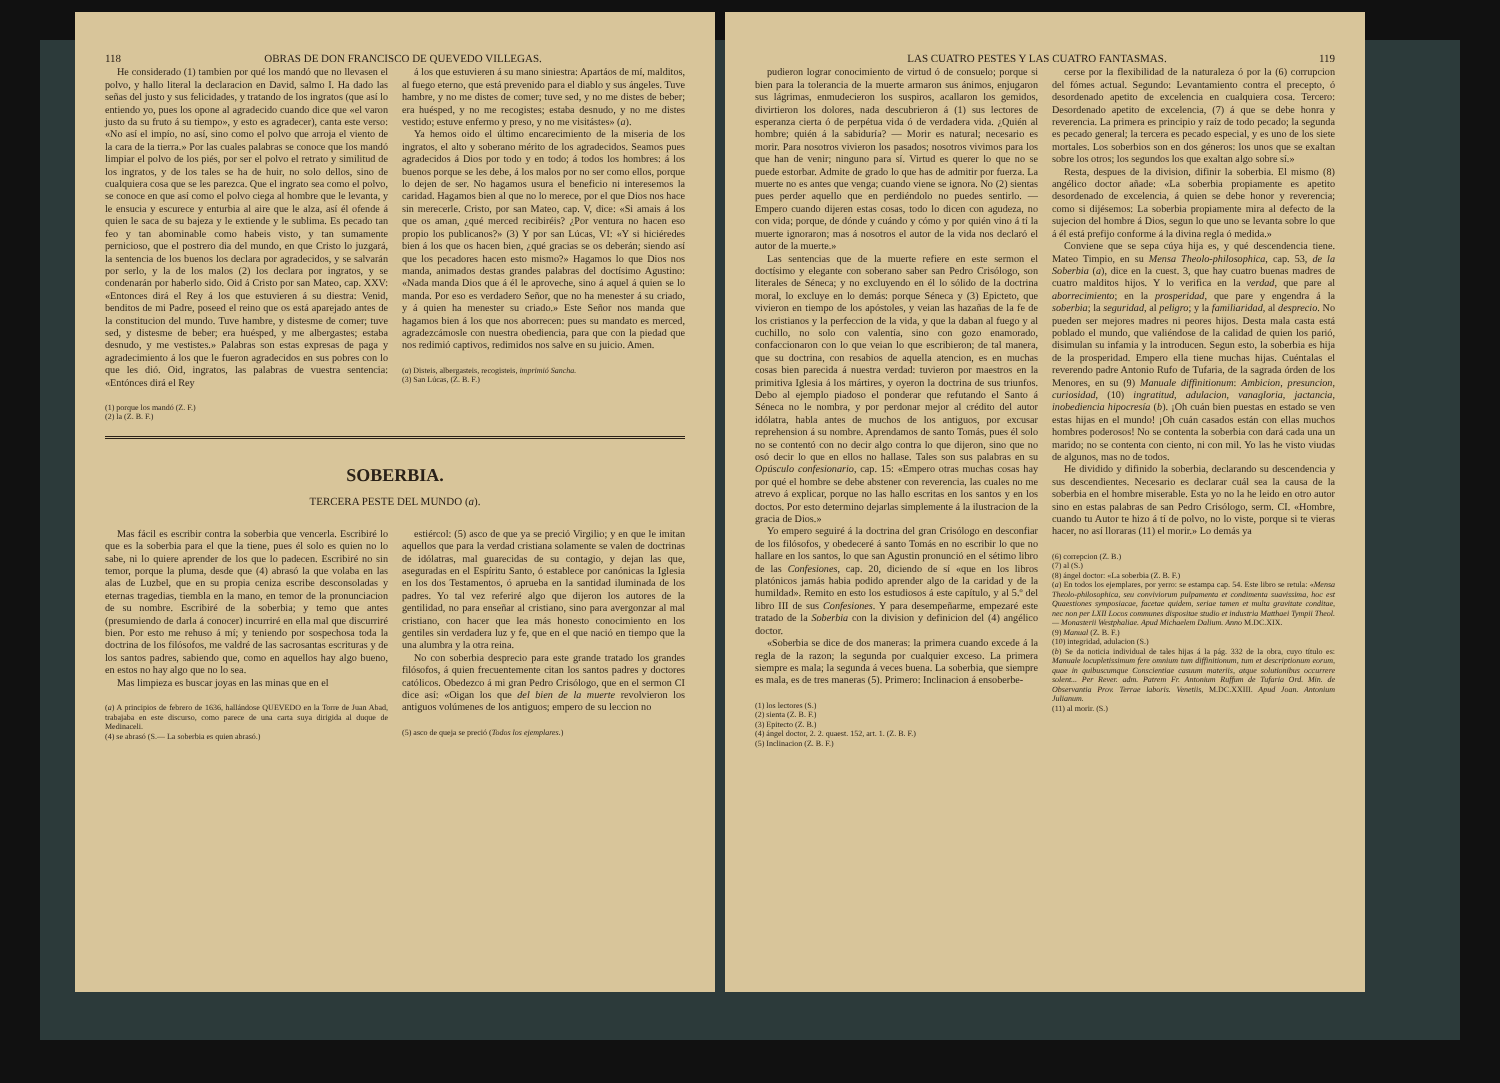118 OBRAS DE DON FRANCISCO DE QUEVEDO VILLEGAS.
He considerado (1) tambien por qué los mandó que no llevasen el polvo, y hallo literal la declaracion en David, salmo I. Ha dado las señas del justo y sus felicidades, y tratando de los ingratos (que así lo entiendo yo, pues los opone al agradecido cuando dice que «el varon justo da su fruto á su tiempo», y esto es agradecer), canta este verso: «No así el impío, no así, sino como el polvo que arroja el viento de la cara de la tierra.» Por las cuales palabras se conoce que los mandó limpiar el polvo de los piés, por ser el polvo el retrato y similitud de los ingratos, y de los tales se ha de huir, no solo dellos, sino de cualquiera cosa que se les parezca. Que el ingrato sea como el polvo, se conoce en que así como el polvo ciega al hombre que le levanta, y le ensucia y escurece y enturbia al aire que le alza, así él ofende á quien le saca de su bajeza y le extiende y le sublima. Es pecado tan feo y tan abominable como habeis visto, y tan sumamente pernicioso, que el postrero dia del mundo, en que Cristo lo juzgará, la sentencia de los buenos los declara por agradecidos, y se salvarán por serlo, y la de los malos (2) los declara por ingratos, y se condenarán por haberlo sido. Oid á Cristo por san Mateo, cap. XXV: «Entonces dirá el Rey á los que estuvieren á su diestra: Venid, benditos de mi Padre, poseed el reino que os está aparejado antes de la constitucion del mundo. Tuve hambre, y distesme de comer; tuve sed, y distesme de beber; era huésped, y me albergastes; estaba desnudo, y me vestistes.» Palabras son estas expresas de paga y agradecimiento á los que le fueron agradecidos en sus pobres con lo que les dió. Oid, ingratos, las palabras de vuestra sentencia: «Entónces dirá el Rey
(1) porque los mandó (Z. F.)
(2) la (Z. B. F.)
á los que estuvieren á su mano siniestra: Apartáos de mí, malditos, al fuego eterno, que está prevenido para el diablo y sus ángeles. Tuve hambre, y no me distes de comer; tuve sed, y no me distes de beber; era huésped, y no me recogistes; estaba desnudo, y no me distes vestido; estuve enfermo y preso, y no me visitástes» (a).
Ya hemos oido el último encarecimiento de la miseria de los ingratos, el alto y soberano mérito de los agradecidos. Seamos pues agradecidos á Dios por todo y en todo; á todos los hombres: á los buenos porque se les debe, á los malos por no ser como ellos, porque lo dejen de ser. No hagamos usura el beneficio ni interesemos la caridad. Hagamos bien al que no lo merece, por el que Dios nos hace sin merecerle. Cristo, por san Mateo, cap. V, dice: «Si amais á los que os aman, ¿qué merced recibiréis? ¿Por ventura no hacen eso propio los publicanos?» (3) Y por san Lúcas, VI: «Y si hiciéredes bien á los que os hacen bien, ¿qué gracias se os deberán; siendo así que los pecadores hacen esto mismo?» Hagamos lo que Dios nos manda, animados destas grandes palabras del doctísimo Agustino: «Nada manda Dios que á él le aproveche, sino á aquel á quien se lo manda. Por eso es verdadero Señor, que no ha menester á su criado, y á quien ha menester su criado.» Este Señor nos manda que hagamos bien á los que nos aborrecen: pues su mandato es merced, agradezcámosle con nuestra obediencia, para que con la piedad que nos redimió captivos, redimidos nos salve en su juicio. Amen.
(a) Disteis, albergasteis, recogisteis, imprimió Sancha.
(3) San Lúcas, (Z. B. F.)
SOBERBIA.
TERCERA PESTE DEL MUNDO (a).
Mas fácil es escribir contra la soberbia que vencerla. Escribiré lo que es la soberbia para el que la tiene, pues él solo es quien no lo sabe, ni lo quiere aprender de los que lo padecen. Escribiré no sin temor, porque la pluma, desde que (4) abrasó la que volaba en las alas de Luzbel, que en su propia ceniza escribe desconsoladas y eternas tragedias, tiembla en la mano, en temor de la pronunciacion de su nombre. Escribiré de la soberbia; y temo que antes (presumiendo de darla á conocer) incurriré en ella mal que discurriré bien. Por esto me rehuso á mí; y teniendo por sospechosa toda la doctrina de los filósofos, me valdré de las sacrosantas escrituras y de los santos padres, sabiendo que, como en aquellos hay algo bueno, en estos no hay algo que no lo sea.
Mas limpieza es buscar joyas en las minas que en el
(a) A principios de febrero de 1636, hallándose QUEVEDO en la Torre de Juan Abad, trabajaba en este discurso, como parece de una carta suya dirigida al duque de Medinaceli.
(4) se abrasó (S.— La soberbia es quien abrasó.)
estiércol: (5) asco de que ya se preció Virgilio; y en que le imitan aquellos que para la verdad cristiana solamente se valen de doctrinas de idólatras, mal guarecidas de su contagio, y dejan las que, aseguradas en el Espíritu Santo, ó establece por canónicas la Iglesia en los dos Testamentos, ó aprueba en la santidad iluminada de los padres. Yo tal vez referiré algo que dijeron los autores de la gentilidad, no para enseñar al cristiano, sino para avergonzar al mal cristiano, con hacer que lea más honesto conocimiento en los gentiles sin verdadera luz y fe, que en el que nació en tiempo que la una alumbra y la otra reina.
No con soberbia desprecio para este grande tratado los grandes filósofos, á quien frecuentemente citan los santos padres y doctores católicos. Obedezco á mi gran Pedro Crisólogo, que en el sermon CI dice así: «Oigan los que del bien de la muerte revolvieron los antiguos volúmenes de los antiguos; empero de su leccion no
(5) asco de queja se preció (Todos los ejemplares.)
LAS CUATRO PESTES Y LAS CUATRO FANTASMAS. 119
pudieron lograr conocimiento de virtud ó de consuelo; porque si bien para la tolerancia de la muerte armaron sus ánimos, enjugaron sus lágrimas, enmudecieron los suspiros, acallaron los gemidos, divirtieron los dolores, nada descubrieron á (1) sus lectores de esperanza cierta ó de perpétua vida ó de verdadera vida. ¿Quién al hombre; quién á la sabiduría? — Morir es natural; necesario es morir. Para nosotros vivieron los pasados; nosotros vivimos para los que han de venir; ninguno para sí. Virtud es querer lo que no se puede estorbar. Admite de grado lo que has de admitir por fuerza. La muerte no es antes que venga; cuando viene se ignora. No (2) sientas pues perder aquello que en perdiéndolo no puedes sentirlo. — Empero cuando dijeren estas cosas, todo lo dicen con agudeza, no con vida; porque, de dónde y cuándo y cómo y por quién vino á tí la muerte ignoraron; mas á nosotros el autor de la vida nos declaró el autor de la muerte.»
Las sentencias que de la muerte refiere en este sermon el doctísimo y elegante con soberano saber san Pedro Crisólogo, son literales de Séneca; y no excluyendo en él lo sólido de la doctrina moral, lo excluye en lo demás: porque Séneca y (3) Epicteto, que vivieron en tiempo de los apóstoles, y veian las hazañas de la fe de los cristianos y la perfeccion de la vida, y que la daban al fuego y al cuchillo, no solo con valentía, sino con gozo enamorado, confaccionaron con lo que veian lo que escribieron; de tal manera, que su doctrina, con resabios de aquella atencion, es en muchas cosas bien parecida á nuestra verdad: tuvieron por maestros en la primitiva Iglesia á los mártires, y oyeron la doctrina de sus triunfos. Debo al ejemplo piadoso el ponderar que refutando el Santo á Séneca no le nombra, y por perdonar mejor al crédito del autor idólatra, habla antes de muchos de los antiguos, por excusar reprehension á su nombre. Aprendamos de santo Tomás, pues él solo no se contentó con no decir algo contra lo que dijeron, sino que no osó decir lo que en ellos no hallase. Tales son sus palabras en su Opúsculo confesionario, cap. 15: «Empero otras muchas cosas hay por qué el hombre se debe abstener con reverencia, las cuales no me atrevo á explicar, porque no las hallo escritas en los santos y en los doctos. Por esto determino dejarlas simplemente á la ilustracion de la gracia de Dios.»
Yo empero seguiré á la doctrina del gran Crisólogo en desconfiar de los filósofos, y obedeceré á santo Tomás en no escribir lo que no hallare en los santos, lo que san Agustin pronunció en el sétimo libro de las Confesiones, cap. 20, diciendo de sí «que en los libros platónicos jamás habia podido aprender algo de la caridad y de la humildad». Remito en esto los estudiosos á este capítulo, y al 5.º del libro III de sus Confesiones. Y para desempeñarme, empezaré este tratado de la Soberbia con la division y definicion del (4) angélico doctor.
«Soberbia se dice de dos maneras: la primera cuando excede á la regla de la razon; la segunda por cualquier exceso. La primera siempre es mala; la segunda á veces buena. La soberbia, que siempre es mala, es de tres maneras (5). Primero: Inclinacion á ensoberbe-
(1) los lectores (S.)
(2) sienta (Z. B. F.)
(3) Epitecto (Z. B.)
(4) ángel doctor, 2. 2. quaest. 152, art. 1. (Z. B. F.)
(5) Inclinacion (Z. B. F.)
cerse por la flexibilidad de la naturaleza ó por la (6) corrupcion del fómes actual. Segundo: Levantamiento contra el precepto, ó desordenado apetito de excelencia en cualquiera cosa. Tercero: Desordenado apetito de excelencia, (7) á que se debe honra y reverencia. La primera es principio y raíz de todo pecado; la segunda es pecado general; la tercera es pecado especial, y es uno de los siete mortales. Los soberbios son en dos géneros: los unos que se exaltan sobre los otros; los segundos los que exaltan algo sobre sí.»
Resta, despues de la division, difinir la soberbia. El mismo (8) angélico doctor añade: «La soberbia propiamente es apetito desordenado de excelencia, á quien se debe honor y reverencia; como si dijésemos: La soberbia propiamente mira al defecto de la sujecion del hombre á Dios, segun lo que uno se levanta sobre lo que á él está prefijo conforme á la divina regla ó medida.»
Conviene que se sepa cúya hija es, y qué descendencia tiene. Mateo Timpio, en su Mensa Theolo-philosophica, cap. 53, de la Soberbia (a), dice en la cuest. 3, que hay cuatro buenas madres de cuatro malditos hijos. Y lo verifica en la verdad, que pare al aborrecimiento; en la prosperidad, que pare y engendra á la soberbia; la seguridad, al peligro; y la familiaridad, al desprecio. No pueden ser mejores madres ni peores hijos. Desta mala casta está poblado el mundo, que valiéndose de la calidad de quien los parió, disimulan su infamia y la introducen. Segun esto, la soberbia es hija de la prosperidad. Empero ella tiene muchas hijas. Cuéntalas el reverendo padre Antonio Rufo de Tufaria, de la sagrada órden de los Menores, en su (9) Manuale diffinitionum: Ambicion, presuncion, curiosidad, (10) ingratitud, adulacion, vanagloria, jactancia, inobediencia hipocresía (b). ¡Oh cuán bien puestas en estado se ven estas hijas en el mundo! ¡Oh cuán casados están con ellas muchos hombres poderosos! No se contenta la soberbia con dará cada una un marido; no se contenta con ciento, ni con mil. Yo las he visto viudas de algunos, mas no de todos.
He dividido y difinido la soberbia, declarando su descendencia y sus descendientes. Necesario es declarar cuál sea la causa de la soberbia en el hombre miserable. Esta yo no la he leido en otro autor sino en estas palabras de san Pedro Crisólogo, serm. CI. «Hombre, cuando tu Autor te hizo á tí de polvo, no lo viste, porque si te vieras hacer, no así lloraras (11) el morir.» Lo demás ya
(6) correpcion (Z. B.)
(7) al (S.)
(8) ángel doctor: «La soberbia (Z. B. F.)
(a) En todos los ejemplares, por yerro: se estampa cap. 54. Este libro se retula: «Mensa Theolo-philosophica, seu conviviorum pulpamenta et condimenta suavissima, hoc est Quaestiones symposiacae, facetae quidem, seriae tamen et multa gravitate conditae, nec non per LXII Locos communes dispositae studio et industria Matthaei Tympii Theol. — Monasterii Westphaliae. Apud Michaelem Dalium. Anno M.DC.XIX.
(9) Manual (Z. B. F.)
(10) integridad, adulacion (S.)
(b) Se da noticia individual de tales hijas á la pág. 332 de la obra, cuyo título es: Manuale locupletissimum fere omnium tum diffinitionum, tum et descriptionum eorum, quae in quibuscumque Conscientiae casuum materiis, atque solutionibus occurrere solent... Per Rever. adm. Patrem Fr. Antonium Ruffum de Tufaria Ord. Min. de Observantia Prov. Terrae laboris. Venetiis, M.DC.XXIII. Apud Joan. Antonium Julianum.
(11) al morir. (S.)